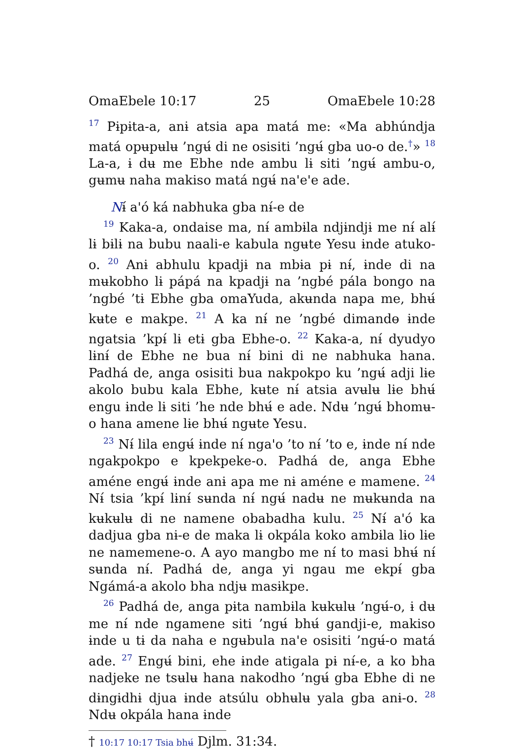OmaEbele 10:17 25 OmaEbele 10:28
<sup>17</sup> Pɨpɨta-a, anɨ atsia apa matá me: «Ma abhúndja matá opʉpʉlʉ ’ngʉ́ di ne osisiti ’ngʉ́ gba uo-o de.<sup>†</sup>» <sup>18</sup> La-a, ɨ dʉ me Ebhe nde ambu lɨ siti ’ngʉ́ ambu-o, gʉmʉ naha makiso matá ngʉ́ na'e'e ade.
Nɨ́ a'ó ká nabhuka gba nɨ́-e de
<sup>19</sup> Kaka-a, ondaise ma, nɨ́ ambɨla ndjɨndjɨ me nɨ́ alɨ́ lɨ bɨlɨ na bubu naali-e kabula ngʉte Yesu ɨnde atuko-o. <sup>20</sup> Anɨ abhulu kpadjɨ na mbɨa pɨ nɨ́, ɨnde di na mʉkobho lɨ pápá na kpadjɨ na ’ngbé pála bongo na ’ngbé ’tɨ Ebhe gba omaYuda, akʉnda napa me, bhʉ́ kʉte e makpe. <sup>21</sup> A ka nɨ́ ne ’ngbé dimandɵ ɨnde ngatsia ’kpɨ́ lɨ etɨ gba Ebhe-o. <sup>22</sup> Kaka-a, nɨ́ dyudyo lɨnɨ́ de Ebhe ne bua nɨ́ bini di ne nabhuka hana. Padhá de, anga osisiti bua nakpokpo ku ’ngʉ́ adji lɨe akolo bubu kala Ebhe, kʉte nɨ́ atsia avʉlʉ lɨe bhʉ́ engu ɨnde lɨ siti ’he nde bhʉ́ e ade. Ndʉ ’ngʉ́ bhomʉ-o hana amene lɨe bhʉ́ ngʉte Yesu.
<sup>23</sup> Nɨ́ lila engʉ́ ɨnde nɨ́ nga'o ’to nɨ́ ’to e, ɨnde nɨ́ nde ngakpokpo e kpekpeke-o. Padhá de, anga Ebhe améne engʉ́ ɨnde anɨ apa me nɨ améne e mamene. <sup>24</sup> Nɨ́ tsia ’kpɨ́ lɨnɨ́ sʉnda nɨ́ ngʉ́ nadʉ ne mʉkʉnda na kʉkʉlʉ di ne namene obabadha kulu. <sup>25</sup> Nɨ́ a'ó ka dadjua gba nɨ-e de maka lɨ okpála koko ambɨla lɨo lɨe ne namemene-o. A ayo mangbo me nɨ́ to masi bhʉ́ nɨ́ sʉnda nɨ́. Padhá de, anga yi ngau me ekpɨ́ gba Ngámá-a akolo bha ndjʉ masɨkpe.
<sup>26</sup> Padhá de, anga pɨta nambɨla kʉkʉlʉ ’ngʉ́-o, ɨ dʉ me nɨ́ nde ngamene siti ’ngʉ́ bhʉ́ gandji-e, makiso ɨnde u tɨ da naha e ngʉbula na'e osisiti ’ngʉ́-o matá ade. <sup>27</sup> Engʉ́ bini, ehe ɨnde atigala pɨ nɨ́-e, a ko bha nadjeke ne tsʉlʉ hana nakodho ’ngʉ́ gba Ebhe di ne dɨngɨdhɨ djua ɨnde atsúlu obhʉlʉ yala gba anɨ-o. <sup>28</sup> Ndʉ okpála hana ɨnde
† 10:17 10:17 Tsia bhʉ́ Djlm. 31:34.